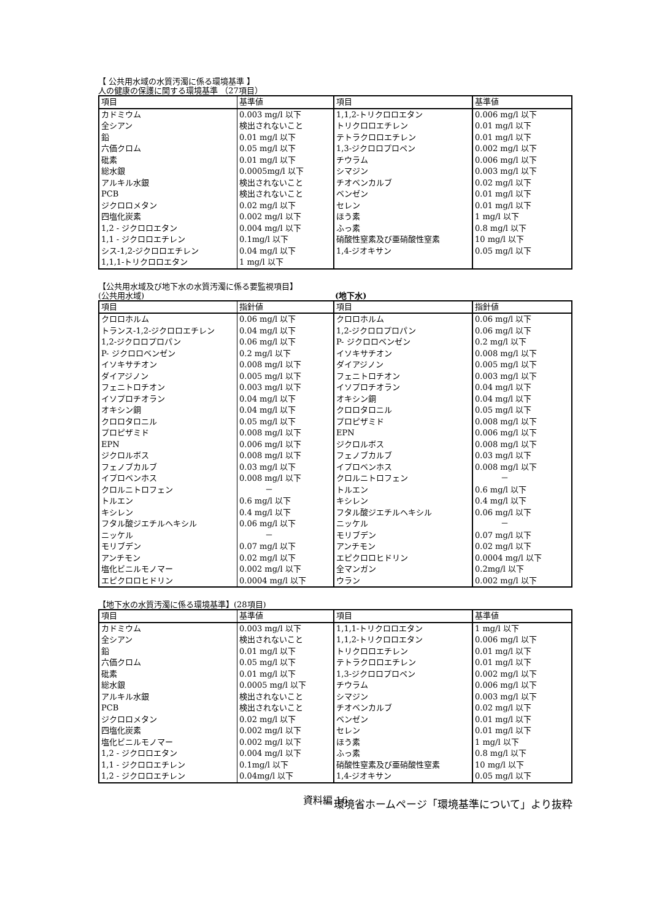【 公共用水域の水質汚濁に係る環境基準 】
人の健康の保護に関する環境基準 （27項目）
| 項目 | 基準値 | 項目 | 基準値 |
| --- | --- | --- | --- |
| カドミウム | 0.003 mg/l 以下 | 1,1,2-トリクロロエタン | 0.006 mg/l 以下 |
| 全シアン | 検出されないこと | トリクロロエチレン | 0.01 mg/l 以下 |
| 鉛 | 0.01 mg/l 以下 | テトラクロロエチレン | 0.01 mg/l 以下 |
| 六価クロム | 0.05 mg/l 以下 | 1,3-ジクロロプロペン | 0.002 mg/l 以下 |
| 砒素 | 0.01 mg/l 以下 | チウラム | 0.006 mg/l 以下 |
| 総水銀 | 0.0005mg/l 以下 | シマジン | 0.003 mg/l 以下 |
| アルキル水銀 | 検出されないこと | チオベンカルブ | 0.02 mg/l 以下 |
| PCB | 検出されないこと | ベンゼン | 0.01 mg/l 以下 |
| ジクロロメタン | 0.02 mg/l 以下 | セレン | 0.01 mg/l 以下 |
| 四塩化炭素 | 0.002 mg/l 以下 | ほう素 | 1 mg/l 以下 |
| 1,2 - ジクロロエタン | 0.004 mg/l 以下 | ふっ素 | 0.8 mg/l 以下 |
| 1,1 - ジクロロエチレン | 0.1mg/l 以下 | 硝酸性窒素及び亜硝酸性窒素 | 10 mg/l 以下 |
| シス-1,2-ジクロロエチレン | 0.04 mg/l 以下 | 1,4-ジオキサン | 0.05 mg/l 以下 |
| 1,1,1-トリクロロエタン | 1 mg/l 以下 | | |
【公共用水域及び地下水の水質汚濁に係る要監視項目】
(公共用水域) (地下水)
| 項目 | 指針値 | 項目 | 指針値 |
| --- | --- | --- | --- |
| クロロホルム | 0.06 mg/l 以下 | クロロホルム | 0.06 mg/l 以下 |
| トランス-1,2-ジクロロエチレン | 0.04 mg/l 以下 | 1,2-ジクロロプロパン | 0.06 mg/l 以下 |
| 1,2-ジクロロプロパン | 0.06 mg/l 以下 | P- ジクロロベンゼン | 0.2 mg/l 以下 |
| P- ジクロロベンゼン | 0.2 mg/l 以下 | イソキサチオン | 0.008 mg/l 以下 |
| イソキサチオン | 0.008 mg/l 以下 | ダイアジノン | 0.005 mg/l 以下 |
| ダイアジノン | 0.005 mg/l 以下 | フェニトロチオン | 0.003 mg/l 以下 |
| フェニトロチオン | 0.003 mg/l 以下 | イソプロチオラン | 0.04 mg/l 以下 |
| イソプロチオラン | 0.04 mg/l 以下 | オキシン銅 | 0.04 mg/l 以下 |
| オキシン銅 | 0.04 mg/l 以下 | クロロタロニル | 0.05 mg/l 以下 |
| クロロタロニル | 0.05 mg/l 以下 | プロピザミド | 0.008 mg/l 以下 |
| プロピザミド | 0.008 mg/l 以下 | EPN | 0.006 mg/l 以下 |
| EPN | 0.006 mg/l 以下 | ジクロルボス | 0.008 mg/l 以下 |
| ジクロルボス | 0.008 mg/l 以下 | フェノブカルブ | 0.03 mg/l 以下 |
| フェノブカルブ | 0.03 mg/l 以下 | イプロベンホス | 0.008 mg/l 以下 |
| イプロベンホス | 0.008 mg/l 以下 | クロルニトロフェン | － |
| クロルニトロフェン | － | トルエン | 0.6 mg/l 以下 |
| トルエン | 0.6 mg/l 以下 | キシレン | 0.4 mg/l 以下 |
| キシレン | 0.4 mg/l 以下 | フタル酸ジエチルヘキシル | 0.06 mg/l 以下 |
| フタル酸ジエチルヘキシル | 0.06 mg/l 以下 | ニッケル | － |
| ニッケル | － | モリブデン | 0.07 mg/l 以下 |
| モリブデン | 0.07 mg/l 以下 | アンチモン | 0.02 mg/l 以下 |
| アンチモン | 0.02 mg/l 以下 | エピクロロヒドリン | 0.0004 mg/l 以下 |
| 塩化ビニルモノマー | 0.002 mg/l 以下 | 全マンガン | 0.2mg/l 以下 |
| エピクロロヒドリン | 0.0004 mg/l 以下 | ウラン | 0.002 mg/l 以下 |
【地下水の水質汚濁に係る環境基準】(28項目)
| 項目 | 基準値 | 項目 | 基準値 |
| --- | --- | --- | --- |
| カドミウム | 0.003 mg/l 以下 | 1,1,1-トリクロロエタン | 1 mg/l 以下 |
| 全シアン | 検出されないこと | 1,1,2-トリクロロエタン | 0.006 mg/l 以下 |
| 鉛 | 0.01 mg/l 以下 | トリクロロエチレン | 0.01 mg/l 以下 |
| 六価クロム | 0.05 mg/l 以下 | テトラクロロエチレン | 0.01 mg/l 以下 |
| 砒素 | 0.01 mg/l 以下 | 1,3-ジクロロプロペン | 0.002 mg/l 以下 |
| 総水銀 | 0.0005 mg/l 以下 | チウラム | 0.006 mg/l 以下 |
| アルキル水銀 | 検出されないこと | シマジン | 0.003 mg/l 以下 |
| PCB | 検出されないこと | チオベンカルブ | 0.02 mg/l 以下 |
| ジクロロメタン | 0.02 mg/l 以下 | ベンゼン | 0.01 mg/l 以下 |
| 四塩化炭素 | 0.002 mg/l 以下 | セレン | 0.01 mg/l 以下 |
| 塩化ビニルモノマー | 0.002 mg/l 以下 | ほう素 | 1 mg/l 以下 |
| 1,2 - ジクロロエタン | 0.004 mg/l 以下 | ふっ素 | 0.8 mg/l 以下 |
| 1,1 - ジクロロエチレン | 0.1mg/l 以下 | 硝酸性窒素及び亜硝酸性窒素 | 10 mg/l 以下 |
| 1,2 - ジクロロエチレン | 0.04mg/l 以下 | 1,4-ジオキサン | 0.05 mg/l 以下 |
環境省ホームページ「環境基準について」より抜粋
資料編 16